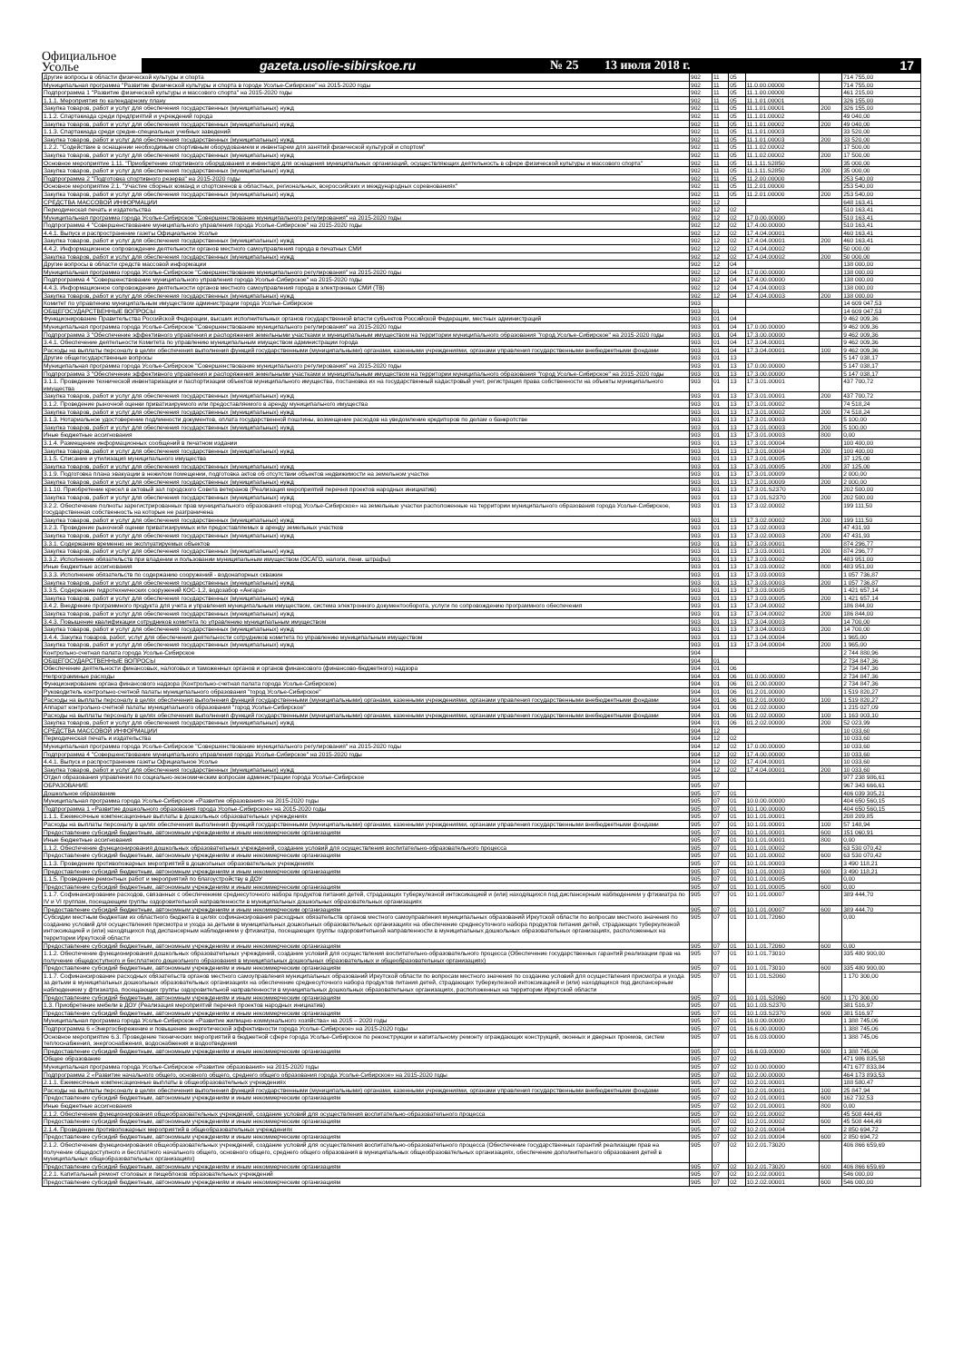Официальное
Усолье
gazeta.usolie-sibirskoe.ru № 25 13 июля 2018 г. 17
| Другие вопросы в области физической культуры и спорта | 902 | 11 | 05 | | | 714 755,00 |
| Муниципальная программа "Развитие физической культуры и спорта в городе Усолье-Сибирское" на 2015-2020 годы | 902 | 11 | 05 | 11.0.00.00000 | | 714 755,00 |
| Подпрограмма 1 "Развитие физической культуры и массового спорта" на 2015-2020 годы | 902 | 11 | 05 | 11.1.00.00000 | | 461 215,00 |
| 1.1.1. Мероприятия по календарному плану | 902 | 11 | 05 | 11.1.01.00001 | | 326 155,00 |
| Закупка товаров, работ и услуг для обеспечения государственных (муниципальных) нужд | 902 | 11 | 05 | 11.1.01.00001 | 200 | 326 155,00 |
| 1.1.2. Спартакиада среди предприятий и учреждений города | 902 | 11 | 05 | 11.1.01.00002 | | 49 040,00 |
| Закупка товаров, работ и услуг для обеспечения государственных (муниципальных) нужд | 902 | 11 | 05 | 11.1.01.00002 | 200 | 49 040,00 |
| 1.1.3. Спартакиада среди средне-специальных учебных заведений | 902 | 11 | 05 | 11.1.01.00003 | | 33 520,00 |
| Закупка товаров, работ и услуг для обеспечения государственных (муниципальных) нужд | 902 | 11 | 05 | 11.1.01.00003 | 200 | 33 520,00 |
| 1.2.2. "Содействие в оснащении необходимым спортивным оборудованием и инвентарем для занятий физической культурой и спортом" | 902 | 11 | 05 | 11.1.02.00002 | | 17 500,00 |
| Закупка товаров, работ и услуг для обеспечения государственных (муниципальных) нужд | 902 | 11 | 05 | 11.1.02.00002 | 200 | 17 500,00 |
| Основное мероприятие 1.11. "Приобретение спортивного оборудования и инвентаря для оснащения муниципальных организаций, осуществляющих деятельность в сфере физической культуры и массового спорта" | 902 | 11 | 05 | 11.1.11.S2850 | | 35 000,00 |
| Закупка товаров, работ и услуг для обеспечения государственных (муниципальных) нужд | 902 | 11 | 05 | 11.1.11.S2850 | 200 | 35 000,00 |
| Подпрограмма 2 "Подготовка спортивного резерва" на 2015-2020 годы | 902 | 11 | 05 | 11.2.00.00000 | | 253 540,00 |
| Основное мероприятие 2.1. "Участие сборных команд и спортсменов в областных, региональных, всероссийских и международных соревнованиях" | 902 | 11 | 05 | 11.2.01.00000 | | 253 540,00 |
| Закупка товаров, работ и услуг для обеспечения государственных (муниципальных) нужд | 902 | 11 | 05 | 11.2.01.00000 | 200 | 253 540,00 |
| СРЕДСТВА МАССОВОЙ ИНФОРМАЦИИ | 902 | 12 | | | | 648 163,41 |
| Периодическая печать и издательства | 902 | 12 | 02 | | | 510 163,41 |
| Муниципальная программа города Усолье-Сибирское "Совершенствование муниципального регулирования" на 2015-2020 годы | 902 | 12 | 02 | 17.0.00.00000 | | 510 163,41 |
| Подпрограмма 4 "Совершенствование муниципального управления города Усолье-Сибирское" на 2015-2020 годы | 902 | 12 | 02 | 17.4.00.00000 | | 510 163,41 |
| 4.4.1. Выпуск и распространение газеты Официальное Усолье | 902 | 12 | 02 | 17.4.04.00001 | | 460 163,41 |
| Закупка товаров, работ и услуг для обеспечения государственных (муниципальных) нужд | 902 | 12 | 02 | 17.4.04.00001 | 200 | 460 163,41 |
| 4.4.2. Информационное сопровождение деятельности органов местного самоуправления города в печатных СМИ | 902 | 12 | 02 | 17.4.04.00002 | | 50 000,00 |
| Закупка товаров, работ и услуг для обеспечения государственных (муниципальных) нужд | 902 | 12 | 02 | 17.4.04.00002 | 200 | 50 000,00 |
| Другие вопросы в области средств массовой информации | 902 | 12 | 04 | | | 138 000,00 |
| Муниципальная программа города Усолье-Сибирское "Совершенствование муниципального регулирования" на 2015-2020 годы | 902 | 12 | 04 | 17.0.00.00000 | | 138 000,00 |
| Подпрограмма 4 "Совершенствование муниципального управления города Усолье-Сибирское" на 2015-2020 годы | 902 | 12 | 04 | 17.4.00.00000 | | 138 000,00 |
| 4.4.3. Информационное сопровождение деятельности органов местного самоуправления города в электронных СМИ (ТВ) | 902 | 12 | 04 | 17.4.04.00003 | | 138 000,00 |
| Закупка товаров, работ и услуг для обеспечения государственных (муниципальных) нужд | 902 | 12 | 04 | 17.4.04.00003 | 200 | 138 000,00 |
| Комитет по управлению муниципальным имуществом администрации города Усолье-Сибирское | 903 | | | | | 14 609 047,53 |
| ОБЩЕГОСУДАРСТВЕННЫЕ ВОПРОСЫ | 903 | 01 | | | | 14 609 047,53 |
| Функционирование Правительства Российской Федерации, высших исполнительных органов государственной власти субъектов Российской Федерации, местных администраций | 903 | 01 | 04 | | | 9 462 009,36 |
| Муниципальная программа города Усолье-Сибирское "Совершенствование муниципального регулирования" на 2015-2020 годы | 903 | 01 | 04 | 17.0.00.00000 | | 9 462 009,36 |
| Подпрограмма 3 "Обеспечение эффективного управления и распоряжения земельными участками и муниципальным имуществом на территории муниципального образования "город Усолье-Сибирское" на 2015-2020 годы | 903 | 01 | 04 | 17.3.00.00000 | | 9 462 009,36 |
| 3.4.1. Обеспечение деятельности Комитета по управлению муниципальным имуществом администрации города | 903 | 01 | 04 | 17.3.04.00001 | | 9 462 009,36 |
| Расходы на выплаты персоналу в целях обеспечения выполнения функций государственными (муниципальными) органами, казенными учреждениями, органами управления государственными внебюджетными фондами | 903 | 01 | 04 | 17.3.04.00001 | 100 | 9 462 009,36 |
| Другие общегосударственные вопросы | 903 | 01 | 13 | | | 5 147 038,17 |
| Муниципальная программа города Усолье-Сибирское "Совершенствование муниципального регулирования" на 2015-2020 годы | 903 | 01 | 13 | 17.0.00.00000 | | 5 147 038,17 |
| Подпрограмма 3 "Обеспечение эффективного управления и распоряжения земельными участками и муниципальным имуществом на территории муниципального образования "город Усолье-Сибирское" на 2015-2020 годы | 903 | 01 | 13 | 17.3.00.00000 | | 5 147 038,17 |
| 3.1.1. Проведение технической инвентаризации и паспортизации объектов муниципального имущества, постановка их на государственный кадастровый учет, регистрация права собственности на объекты муниципального имущества | 903 | 01 | 13 | 17.3.01.00001 | | 437 700,72 |
| Закупка товаров, работ и услуг для обеспечения государственных (муниципальных) нужд | 903 | 01 | 13 | 17.3.01.00001 | 200 | 437 700,72 |
| 3.1.2. Проведение рыночной оценки приватизируемого или предоставляемого в аренду муниципального имущества | 903 | 01 | 13 | 17.3.01.00002 | | 74 518,24 |
| Закупка товаров, работ и услуг для обеспечения государственных (муниципальных) нужд | 903 | 01 | 13 | 17.3.01.00002 | 200 | 74 518,24 |
| 3.1.3. Нотариальное удостоверение подлинности документов, оплата государственной пошлины, возмещение расходов на уведомление кредиторов по делам о банкротстве | 903 | 01 | 13 | 17.3.01.00003 | | 5 100,00 |
| Закупка товаров, работ и услуг для обеспечения государственных (муниципальных) нужд | 903 | 01 | 13 | 17.3.01.00003 | 200 | 5 100,00 |
| Иные бюджетные ассигнования | 903 | 01 | 13 | 17.3.01.00003 | 800 | 0,00 |
| 3.1.4. Размещение информационных сообщений в печатном издании | 903 | 01 | 13 | 17.3.01.00004 | | 100 400,00 |
| Закупка товаров, работ и услуг для обеспечения государственных (муниципальных) нужд | 903 | 01 | 13 | 17.3.01.00004 | 200 | 100 400,00 |
| 3.1.5. Списание и утилизация муниципального имущества | 903 | 01 | 13 | 17.3.01.00005 | | 37 125,00 |
| Закупка товаров, работ и услуг для обеспечения государственных (муниципальных) нужд | 903 | 01 | 13 | 17.3.01.00005 | 200 | 37 125,00 |
| 3.1.9. Подготовка плана эвакуации в нежилом помещении, подготовка актов об отсутствии объектов недвижимости на земельном участке | 903 | 01 | 13 | 17.3.01.00009 | | 2 000,00 |
| Закупка товаров, работ и услуг для обеспечения государственных (муниципальных) нужд | 903 | 01 | 13 | 17.3.01.00009 | 200 | 2 000,00 |
| 3.1.10. Приобретение кресел в актовый зал городского Совета ветеранов (Реализация мероприятий перечня проектов народных инициатив) | 903 | 01 | 13 | 17.3.01.S2370 | | 202 500,00 |
| Закупка товаров, работ и услуг для обеспечения государственных (муниципальных) нужд | 903 | 01 | 13 | 17.3.01.S2370 | 200 | 202 500,00 |
| 3.2.2. Обеспечение полноты зарегистрированных прав муниципального образования «город Усолье-Сибирское» на земельные участки расположенные на территории муниципального образования города Усолье-Сибирское, государственная собственность на которые не разграничена | 903 | 01 | 13 | 17.3.02.00002 | | 199 111,50 |
| Закупка товаров, работ и услуг для обеспечения государственных (муниципальных) нужд | 903 | 01 | 13 | 17.3.02.00002 | 200 | 199 111,50 |
| 3.2.3. Проведение рыночной оценки приватизируемых или предоставляемых в аренду земельных участков | 903 | 01 | 13 | 17.3.02.00003 | | 47 431,93 |
| Закупка товаров, работ и услуг для обеспечения государственных (муниципальных) нужд | 903 | 01 | 13 | 17.3.02.00003 | 200 | 47 431,93 |
| 3.3.1. Содержание временно не эксплуатируемых объектов | 903 | 01 | 13 | 17.3.03.00001 | | 874 296,77 |
| Закупка товаров, работ и услуг для обеспечения государственных (муниципальных) нужд | 903 | 01 | 13 | 17.3.03.00001 | 200 | 874 296,77 |
| 3.3.2. Исполнение обязательств при владении и пользовании муниципальным имуществом (ОСАГО, налоги, пени. штрафы) | 903 | 01 | 13 | 17.3.03.00002 | | 483 951,00 |
| Иные бюджетные ассигнования | 903 | 01 | 13 | 17.3.03.00002 | 800 | 483 951,00 |
| 3.3.3. Исполнение обязательств по содержанию сооружений - водонапорных скважин | 903 | 01 | 13 | 17.3.03.00003 | | 1 057 736,87 |
| Закупка товаров, работ и услуг для обеспечения государственных (муниципальных) нужд | 903 | 01 | 13 | 17.3.03.00003 | 200 | 1 057 736,87 |
| 3.3.5. Содержание гидротехнических сооружений КОС-1,2, водозабор «Ангара» | 903 | 01 | 13 | 17.3.03.00005 | | 1 421 657,14 |
| Закупка товаров, работ и услуг для обеспечения государственных (муниципальных) нужд | 903 | 01 | 13 | 17.3.03.00005 | 200 | 1 421 657,14 |
| 3.4.2. Внедрение программного продукта для учета и управления муниципальным имуществом, система электронного документооборота, услуги по сопровождению программного обеспечения | 903 | 01 | 13 | 17.3.04.00002 | | 186 844,00 |
| Закупка товаров, работ и услуг для обеспечения государственных (муниципальных) нужд | 903 | 01 | 13 | 17.3.04.00002 | 200 | 186 844,00 |
| 3.4.3. Повышение квалификации сотрудников комитета по управлению муниципальным имуществом | 903 | 01 | 13 | 17.3.04.00003 | | 14 700,00 |
| Закупка товаров, работ и услуг для обеспечения государственных (муниципальных) нужд | 903 | 01 | 13 | 17.3.04.00003 | 200 | 14 700,00 |
| 3.4.4. Закупка товаров, работ, услуг для обеспечения деятельности сотрудников комитета по управлению муниципальным имуществом | 903 | 01 | 13 | 17.3.04.00004 | | 1 965,00 |
| Закупка товаров, работ и услуг для обеспечения государственных (муниципальных) нужд | 903 | 01 | 13 | 17.3.04.00004 | 200 | 1 965,00 |
| Контрольно-счетная палата города Усолье-Сибирское | 904 | | | | | 2 744 880,96 |
| ОБЩЕГОСУДАРСТВЕННЫЕ ВОПРОСЫ | 904 | 01 | | | | 2 734 847,36 |
| Обеспечение деятельности финансовых, налоговых и таможенных органов и органов финансового (финансово-бюджетного) надзора | 904 | 01 | 06 | | | 2 734 847,36 |
| Непрограммные расходы | 904 | 01 | 06 | 01.0.00.00000 | | 2 734 847,36 |
| Функционирование органа финансового надзора (Контрольно-счетная палата города Усолье-Сибирское) | 904 | 01 | 06 | 01.2.00.00000 | | 2 734 847,36 |
| Руководитель контрольно-счетной палаты муниципального образования "город Усолье-Сибирское" | 904 | 01 | 06 | 01.2.01.00000 | | 1 519 820,27 |
| Расходы на выплаты персоналу в целях обеспечения выполнения функций государственными (муниципальными) органами, казенными учреждениями, органами управления государственными внебюджетными фондами | 904 | 01 | 06 | 01.2.01.00000 | 100 | 1 519 820,27 |
| Аппарат контрольно-счетной палаты муниципального образования "город Усолье-Сибирское" | 904 | 01 | 06 | 01.2.02.00000 | | 1 215 027,09 |
| Расходы на выплаты персоналу в целях обеспечения выполнения функций государственными (муниципальными) органами, казенными учреждениями, органами управления государственными внебюджетными фондами | 904 | 01 | 06 | 01.2.02.00000 | 100 | 1 163 003,10 |
| Закупка товаров, работ и услуг для обеспечения государственных (муниципальных) нужд | 904 | 01 | 06 | 01.2.02.00000 | 200 | 52 023,99 |
| СРЕДСТВА МАССОВОЙ ИНФОРМАЦИИ | 904 | 12 | | | | 10 033,60 |
| Периодическая печать и издательства | 904 | 12 | 02 | | | 10 033,60 |
| Муниципальная программа города Усолье-Сибирское "Совершенствование муниципального регулирования" на 2015-2020 годы | 904 | 12 | 02 | 17.0.00.00000 | | 10 033,60 |
| Подпрограмма 4 "Совершенствование муниципального управления города Усолье-Сибирское" на 2015-2020 годы | 904 | 12 | 02 | 17.4.00.00000 | | 10 033,60 |
| 4.4.1. Выпуск и распространение газеты Официальное Усолье | 904 | 12 | 02 | 17.4.04.00001 | | 10 033,60 |
| Закупка товаров, работ и услуг для обеспечения государственных (муниципальных) нужд | 904 | 12 | 02 | 17.4.04.00001 | 200 | 10 033,60 |
| Отдел образования управления по социально-экономическим вопросам администрации города Усолье-Сибирское | 905 | | | | | 977 238 986,61 |
| ОБРАЗОВАНИЕ | 905 | 07 | | | | 967 343 666,61 |
| Дошкольное образование | 905 | 07 | 01 | | | 406 039 305,21 |
| Муниципальная программа города Усолье-Сибирское «Развитие образования» на 2015-2020 годы | 905 | 07 | 01 | 10.0.00.00000 | | 404 650 560,15 |
| Подпрограмма 1 «Развитие дошкольного образования города Усолье-Сибирское» на 2015-2020 годы | 905 | 07 | 01 | 10.1.00.00000 | | 404 650 560,15 |
| 1.1.1. Ежемесячные компенсационные выплаты в дошкольных образовательных учреждениях | 905 | 07 | 01 | 10.1.01.00001 | | 208 209,85 |
| Расходы на выплаты персоналу в целях обеспечения выполнения функций государственными (муниципальными) органами, казенными учреждениями, органами управления государственными внебюджетными фондами | 905 | 07 | 01 | 10.1.01.00001 | 100 | 57 148,94 |
| Предоставление субсидий бюджетным, автономным учреждениям и иным некоммерческим организациям | 905 | 07 | 01 | 10.1.01.00001 | 600 | 151 060,91 |
| Иные бюджетные ассигнования | 905 | 07 | 01 | 10.1.01.00001 | 800 | 0,00 |
| 1.1.2. Обеспечение функционирования дошкольных образовательных учреждений, создание условий для осуществления воспитательно-образовательного процесса | 905 | 07 | 01 | 10.1.01.00002 | | 63 530 070,42 |
| Предоставление субсидий бюджетным, автономным учреждениям и иным некоммерческим организациям | 905 | 07 | 01 | 10.1.01.00002 | 600 | 63 530 070,42 |
| 1.1.3. Проведение противопожарных мероприятий в дошкольных образовательных учреждениях | 905 | 07 | 01 | 10.1.01.00003 | | 3 490 118,21 |
| Предоставление субсидий бюджетным, автономным учреждениям и иным некоммерческим организациям | 905 | 07 | 01 | 10.1.01.00003 | 600 | 3 490 118,21 |
| 1.1.5. Проведение ремонтных работ и мероприятий по благоустройству в ДОУ | 905 | 07 | 01 | 10.1.01.00005 | | 0,00 |
| Предоставление субсидий бюджетным, автономным учреждениям и иным некоммерческим организациям | 905 | 07 | 01 | 10.1.01.00005 | 600 | 0,00 |
| 1.1.7. Софинансирование расходов, связанных с обеспечением среднесуточного набора продуктов питания детей, страдающих туберкулезной интоксикацией и (или) находящихся под диспансерным наблюдением у фтизиатра по IV и VI группам, посещающим группы оздоровительной направленности в муниципальных дошкольных образовательных организациях | 905 | 07 | 01 | 10.1.01.00007 | | 389 444,70 |
| Предоставление субсидий бюджетным, автономным учреждениям и иным некоммерческим организациям | 905 | 07 | 01 | 10.1.01.00007 | 600 | 389 444,70 |
| Субсидии местным бюджетам из областного бюджета в целях софинансирования расходных обязательств органов местного самоуправления муниципальных образований Иркутской области по вопросам местного значения по созданию условий для осуществления присмотра и ухода за детьми в муниципальных дошкольных образовательных организациях на обеспечение среднесуточного набора продуктов питания детей, страдающих туберкулезной интоксикацией и (или) находящихся под диспансерным наблюдением у фтизиатра, посещающих группы оздоровительной направленности в муниципальных дошкольных образовательных организациях, расположенных на территории Иркутской области | 905 | 07 | 01 | 10.1.01.72060 | | 0,00 |
| Предоставление субсидий бюджетным, автономным учреждениям и иным некоммерческим организациям | 905 | 07 | 01 | 10.1.01.72060 | 600 | 0,00 |
| 1.1.2. Обеспечение функционирования дошкольных образовательных учреждений, создание условий для осуществления воспитательно-образовательного процесса (Обеспечение государственных гарантий реализации прав на получение общедоступного и бесплатного дошкольного образования в муниципальных дошкольных образовательных и общеобразовательных организациях) | 905 | 07 | 01 | 10.1.01.73010 | | 335 480 900,00 |
| Предоставление субсидий бюджетным, автономным учреждениям и иным некоммерческим организациям | 905 | 07 | 01 | 10.1.01.73010 | 600 | 335 480 900,00 |
| 1.1.7. Софинансирование расходных обязательств органов местного самоуправления муниципальных образований Иркутской области по вопросам местного значения по созданию условий для осуществления присмотра и ухода за детьми в муниципальных дошкольных образовательных организациях на обеспечение среднесуточного набора продуктов питания детей, страдающих туберкулезной интоксикацией и (или) находящихся под диспансерным наблюдением у фтизиатра, посещающих группы оздоровительной направленности в муниципальных дошкольных образовательных организациях, расположенных на территории Иркутской области | 905 | 07 | 01 | 10.1.01.S2060 | | 1 170 300,00 |
| Предоставление субсидий бюджетным, автономным учреждениям и иным некоммерческим организациям | 905 | 07 | 01 | 10.1.01.S2060 | 600 | 1 170 300,00 |
| 1.3. Приобретение мебели в ДОУ (Реализация мероприятий перечня проектов народных инициатив) | 905 | 07 | 01 | 10.1.03.S2370 | | 381 516,97 |
| Предоставление субсидий бюджетным, автономным учреждениям и иным некоммерческим организациям | 905 | 07 | 01 | 10.1.03.S2370 | 600 | 381 516,97 |
| Муниципальная программа города Усолье-Сибирское «Развитие жилищно-коммунального хозяйства» на 2015 – 2020 годы | 905 | 07 | 01 | 16.0.00.00000 | | 1 388 745,06 |
| Подпрограмма 6 «Энергосбережение и повышение энергетической эффективности города Усолье-Сибирское» на 2015-2020 годы | 905 | 07 | 01 | 16.6.00.00000 | | 1 388 745,06 |
| Основное мероприятие 6.3. Проведение технических мероприятий в бюджетной сфере города Усолье-Сибирское по реконструкции и капитальному ремонту ограждающих конструкций, оконных и дверных проемов, систем теплоснабжения, энергоснабжения, водоснабжения и водоотведения | 905 | 07 | 01 | 16.6.03.00000 | | 1 388 745,06 |
| Предоставление субсидий бюджетным, автономным учреждениям и иным некоммерческим организациям | 905 | 07 | 01 | 16.6.03.00000 | 600 | 1 388 745,06 |
| Общее образование | 905 | 07 | 02 | | | 471 986 835,58 |
| Муниципальная программа города Усолье-Сибирское «Развитие образования» на 2015-2020 годы | 905 | 07 | 02 | 10.0.00.00000 | | 471 677 833,84 |
| Подпрограмма 2 «Развитие начального общего, основного общего, среднего общего образования города Усолье-Сибирское» на 2015-2020 годы | 905 | 07 | 02 | 10.2.00.00000 | | 464 173 893,53 |
| 2.1.1. Ежемесячные компенсационные выплаты в общеобразовательных учреждениях | 905 | 07 | 02 | 10.2.01.00001 | | 188 580,47 |
| Расходы на выплаты персоналу в целях обеспечения выполнения функций государственными (муниципальными) органами, казенными учреждениями, органами управления государственными внебюджетными фондами | 905 | 07 | 02 | 10.2.01.00001 | 100 | 25 847,94 |
| Предоставление субсидий бюджетным, автономным учреждениям и иным некоммерческим организациям | 905 | 07 | 02 | 10.2.01.00001 | 600 | 162 732,53 |
| Иные бюджетные ассигнования | 905 | 07 | 02 | 10.2.01.00001 | 800 | 0,00 |
| 2.1.2. Обеспечение функционирования общеобразовательных учреждений, создание условий для осуществления воспитательно-образовательного процесса | 905 | 07 | 02 | 10.2.01.00002 | | 45 508 444,49 |
| Предоставление субсидий бюджетным, автономным учреждениям и иным некоммерческим организациям | 905 | 07 | 02 | 10.2.01.00002 | 600 | 45 508 444,49 |
| 2.1.4. Проведение противопожарных мероприятий в общеобразовательных учреждениях | 905 | 07 | 02 | 10.2.01.00004 | | 2 850 694,72 |
| Предоставление субсидий бюджетным, автономным учреждениям и иным некоммерческим организациям | 905 | 07 | 02 | 10.2.01.00004 | 600 | 2 850 694,72 |
| 2.1.2. Обеспечение функционирования общеобразовательных учреждений, создание условий для осуществления воспитательно-образовательного процесса (Обеспечение государственных гарантий реализации прав на получение общедоступного и бесплатного начального общего, основного общего, среднего общего образования в муниципальных общеобразовательных организациях, обеспечение дополнительного образования детей в муниципальных общеобразовательных организациях) | 905 | 07 | 02 | 10.2.01.73020 | | 406 866 659,69 |
| Предоставление субсидий бюджетным, автономным учреждениям и иным некоммерческим организациям | 905 | 07 | 02 | 10.2.01.73020 | 600 | 406 866 659,69 |
| 2.2.1. Капитальный ремонт столовых и пищеблоков образовательных учреждений | 905 | 07 | 02 | 10.2.02.00001 | | 546 000,00 |
| Предоставление субсидий бюджетным, автономным учреждениям и иным некоммерческим организациям | 905 | 07 | 02 | 10.2.02.00001 | 600 | 546 000,00 |